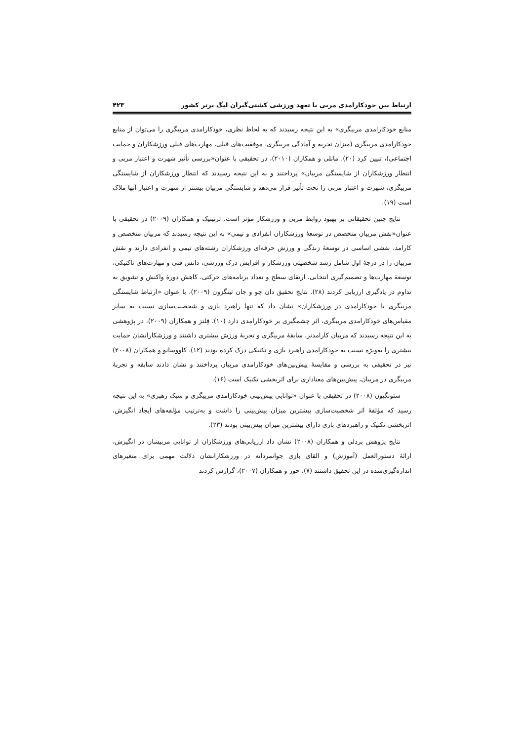ارتباط بین خودکارامدی مربی با تعهد ورزشی کشتی‌گیران لیگ برتر کشور ۴۲۳
منابع خودکارامدی مربیگری» به این نتیجه رسیدند که به لحاظ نظری، خودکارامدی مربیگری را می‌توان از منابع خودکارامدی مربیگری (میزان تجربه و آمادگی مربیگری، موفقیت‌های قبلی، مهارت‌های قبلی ورزشکاران و حمایت اجتماعی)، تبیین کرد (۲۰). مانلی و همکاران (۲۰۱۰)، در تحقیقی با عنوان«بررسی تأثیر شهرت و اعتبار مربی و انتظار ورزشکاران از شایستگی مربیان» پرداختند و به این نتیجه رسیدند که انتظار ورزشکاران از شایستگی مربیگری، شهرت و اعتبار مربی را تحت تأثیر قرار می‌دهد و شایستگی مربیان بیشتر از شهرت و اعتبار آنها ملاک است (۱۹).
نتایج چنین تحقیقاتی بر بهبود روابط مربی و ورزشکار مؤثر است. ترنینیک و همکاران (۲۰۰۹) در تحقیقی با عنوان«نقش مربیان متخصص در توسعهٔ ورزشکاران انفرادی و تیمی» به این نتیجه رسیدند که مربیان متخصص و کارامد، نقشی اساسی در توسعهٔ زندگی و ورزش حرفه‌ای ورزشکاران رشته‌های تیمی و انفرادی دارند و نقش مربیان را در درجهٔ اول شامل رشد شخصیتی ورزشکار و افزایش درک ورزشی، دانش فنی و مهارت‌های تاکتیکی، توسعهٔ مهارت‌ها و تصمیم‌گیری انتخابی، ارتقای سطح و تعداد برنامه‌های حرکتی، کاهش دورهٔ واکنش و تشویق به تداوم در یادگیری ارزیابی کردند (۲۸). نتایج تحقیق دان چو و جان تینگزون (۲۰۰۹)، با عنوان «ارتباط شایستگی مربیگری با خودکارامدی در ورزشکاران» نشان داد که تنها راهبرد بازی و شخصیت‌سازی نسبت به سایر مقیاس‌های خودکارامدی مربیگری، اثر چشمگیری بر خودکارامدی دارد (۱۰). فِلتز و همکاران (۲۰۰۹)، در پژوهشی به این نتیجه رسیدند که مربیان کارامدتر، سابقهٔ مربیگری و تجربهٔ ورزش بیشتری داشتند و ورزشکارانشان حمایت بیشتری را به‌ویژه نسبت به خودکارامدی راهبرد بازی و تکنیکی درک کرده بودند (۱۲). کاووسانو و همکاران (۲۰۰۸) نیز در تحقیقی به بررسی و مقایسهٔ پیش‌بین‌های خودکارامدی مربیان پرداختند و نشان دادند سابقه و تجربهٔ مربیگری در مربیان، پیش‌بین‌های معناداری برای اثربخشی تکنیک است (۱۶).
سئونگیون (۲۰۰۸) در تحقیقی با عنوان «توانایی پیش‌بینی خودکارامدی مربیگری و سبک رهبری» به این نتیجه رسید که مؤلفهٔ اثر شخصیت‌سازی بیشترین میزان پیش‌بینی را داشت و به‌ترتیب مؤلفه‌های ایجاد انگیزش، اثربخشی تکنیک و راهبردهای بازی دارای بیشترین میزان پیش‌بینی بودند (۲۳).
نتایج پژوهش بردلی و همکاران (۲۰۰۸) نشان داد ارزیابی‌های ورزشکاران از توانایی مربیشان در انگیزش، ارائهٔ دستورالعمل (آموزش) و القای بازی جوانمردانه در ورزشکارانشان دلالت مهمی برای متغیرهای اندازه‌گیری‌شده در این تحقیق داشتند (۷). حوز و همکاران (۲۰۰۷)، گزارش کردند